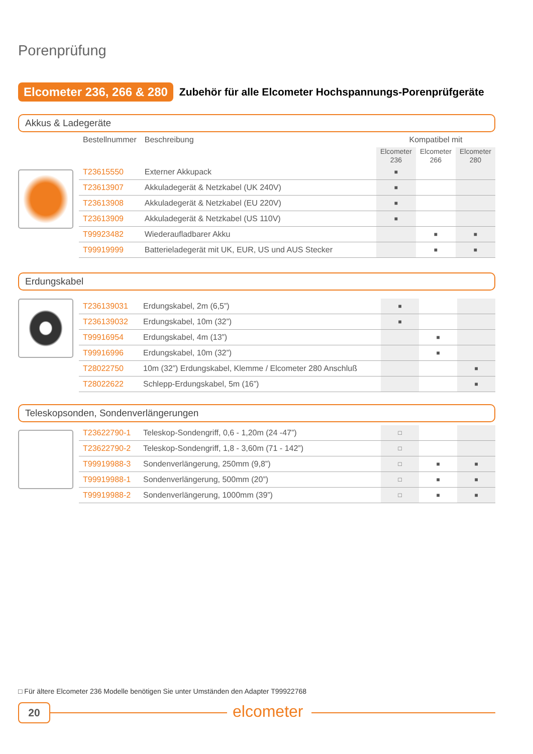Porenprüfung
Elcometer 236, 266 & 280 Zubehör für alle Elcometer Hochspannungs-Porenprüfgeräte
Akkus & Ladegeräte
| Bestellnummer | Beschreibung | Kompatibel mit | | |
| --- | --- | --- | --- | --- |
| | | Elcometer 236 | Elcometer 266 | Elcometer 280 |
| T23615550 | Externer Akkupack | ■ | | |
| T23613907 | Akkuladegerät & Netzkabel (UK 240V) | ■ | | |
| T23613908 | Akkuladegerät & Netzkabel (EU 220V) | ■ | | |
| T23613909 | Akkuladegerät & Netzkabel (US 110V) | ■ | | |
| T99923482 | Wiederaufladbarer Akku | | ■ | ■ |
| T99919999 | Batterieladegerät mit UK, EUR, US und AUS Stecker | | ■ | ■ |
Erdungskabel
| T236139031 | Erdungskabel, 2m (6,5”) | ■ | | |
| T236139032 | Erdungskabel, 10m (32”) | ■ | | |
| T99916954 | Erdungskabel, 4m (13”) | | ■ | |
| T99916996 | Erdungskabel, 10m (32”) | | ■ | |
| T28022750 | 10m (32”) Erdungskabel, Klemme / Elcometer 280 Anschluß | | | ■ |
| T28022622 | Schlepp-Erdungskabel, 5m (16”) | | | ■ |
Teleskopsonden, Sondenverlängerungen
| T23622790-1 | Teleskop-Sondengriff, 0,6 - 1,20m (24 -47”) | □ | | |
| T23622790-2 | Teleskop-Sondengriff, 1,8 - 3,60m (71 - 142”) | □ | | |
| T99919988-3 | Sondenverlängerung, 250mm (9,8”) | □ | ■ | ■ |
| T99919988-1 | Sondenverlängerung, 500mm (20”) | □ | ■ | ■ |
| T99919988-2 | Sondenverlängerung, 1000mm (39”) | □ | ■ | ■ |
□ Für ältere Elcometer 236 Modelle benötigen Sie unter Umständen den Adapter T99922768
20 elcometer